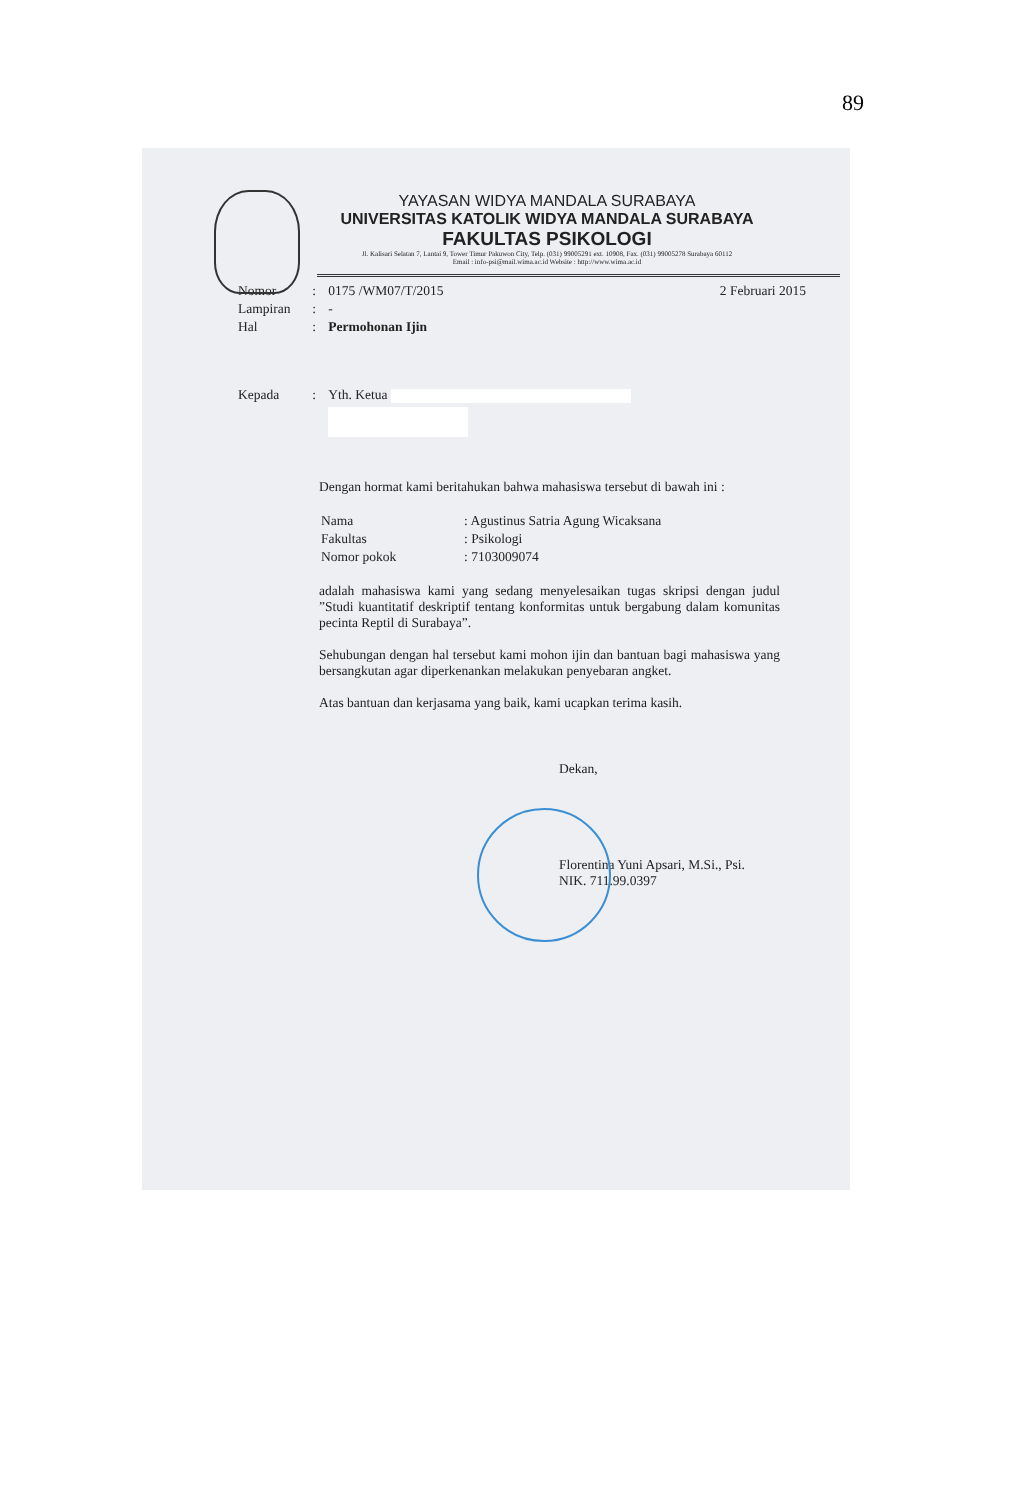89
YAYASAN WIDYA MANDALA SURABAYA
UNIVERSITAS KATOLIK WIDYA MANDALA SURABAYA
FAKULTAS PSIKOLOGI
Jl. Kalisari Selatan 7, Lantai 9, Tower Timur Pakuwon City, Telp. (031) 99005291 ext. 10908, Fax. (031) 99005278 Surabaya 60112
Email : info-psi@mail.wima.ac.id Website : http://www.wima.ac.id
| Nomor | : | 0175 /WM07/T/2015 | 2 Februari 2015 |
| Lampiran | : | - | |
| Hal | : | Permohonan Ijin | |
| Kepada | : | Yth. Ketua | |
Dengan hormat kami beritahukan bahwa mahasiswa tersebut di bawah ini :
| Nama | : Agustinus Satria Agung Wicaksana |
| Fakultas | : Psikologi |
| Nomor pokok | : 7103009074 |
adalah mahasiswa kami yang sedang menyelesaikan tugas skripsi dengan judul ”Studi kuantitatif deskriptif tentang konformitas untuk bergabung dalam komunitas pecinta Reptil di Surabaya”.
Sehubungan dengan hal tersebut kami mohon ijin dan bantuan bagi mahasiswa yang bersangkutan agar diperkenankan melakukan penyebaran angket.
Atas bantuan dan kerjasama yang baik, kami ucapkan terima kasih.
Dekan,
Florentina Yuni Apsari, M.Si., Psi.
NIK. 711.99.0397